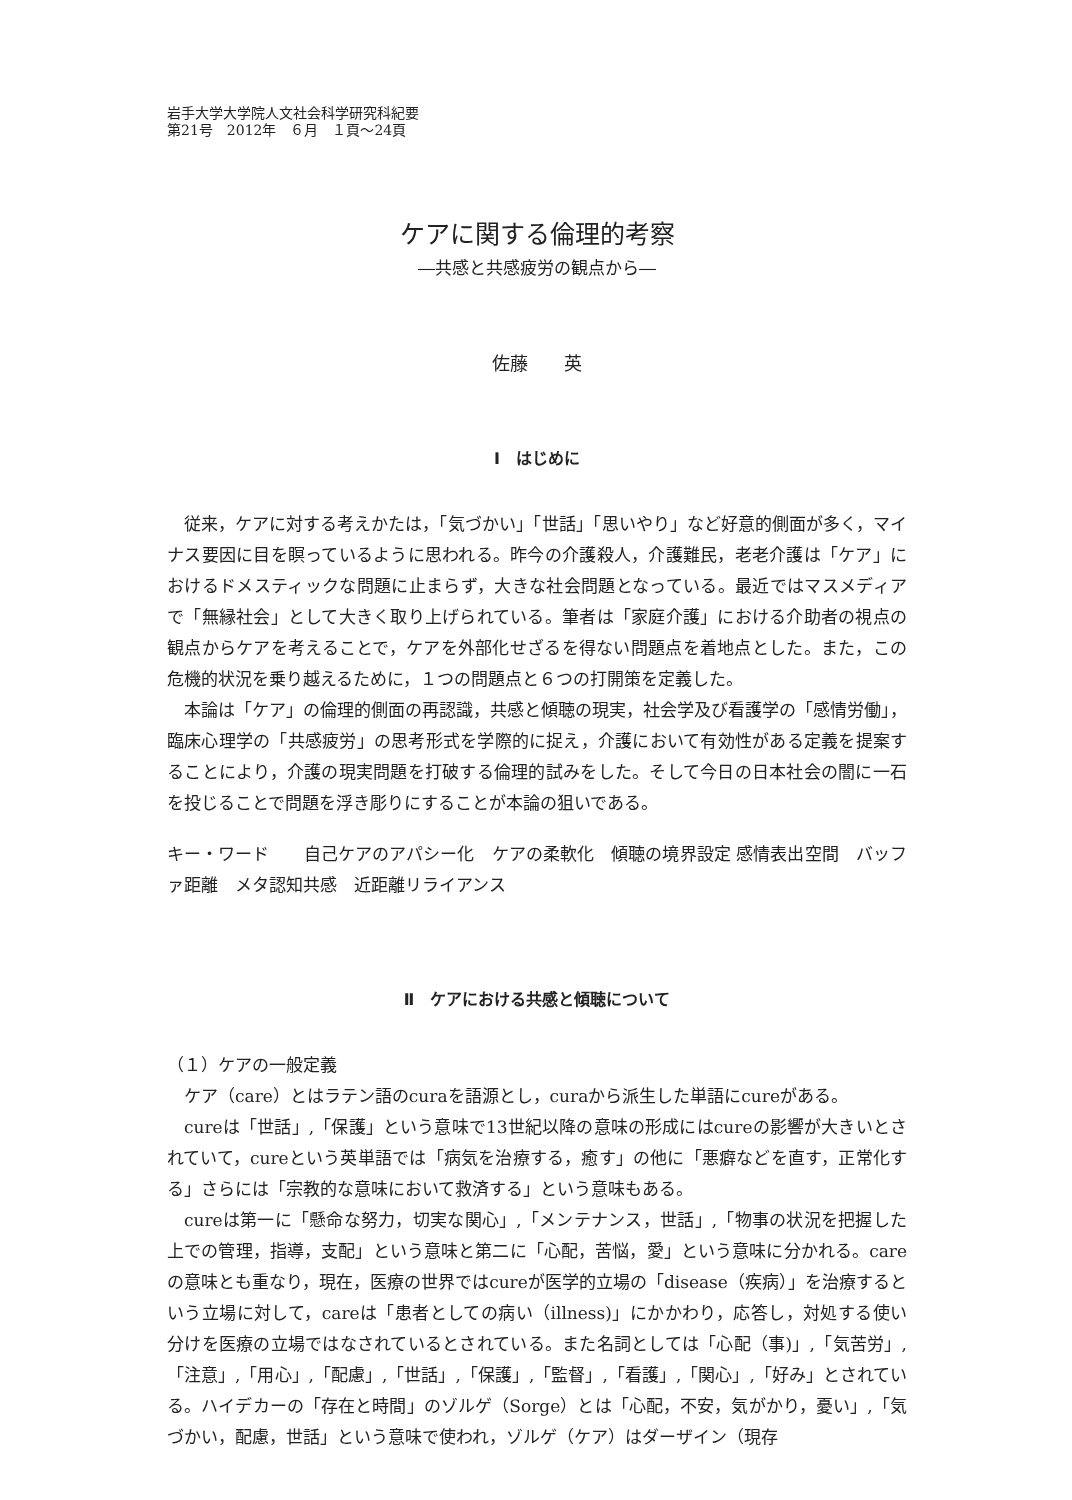岩手大学大学院人文社会科学研究科紀要
第21号　2012年　６月　１頁～24頁
ケアに関する倫理的考察
―共感と共感疲労の観点から―
佐藤　　英
Ⅰ　はじめに
従来，ケアに対する考えかたは，「気づかい」「世話」「思いやり」など好意的側面が多く，マイナス要因に目を瞑っているように思われる。昨今の介護殺人，介護難民，老老介護は「ケア」におけるドメスティックな問題に止まらず，大きな社会問題となっている。最近ではマスメディアで「無縁社会」として大きく取り上げられている。筆者は「家庭介護」における介助者の視点の観点からケアを考えることで，ケアを外部化せざるを得ない問題点を着地点とした。また，この危機的状況を乗り越えるために，１つの問題点と６つの打開策を定義した。
本論は「ケア」の倫理的側面の再認識，共感と傾聴の現実，社会学及び看護学の「感情労働」，臨床心理学の「共感疲労」の思考形式を学際的に捉え，介護において有効性がある定義を提案することにより，介護の現実問題を打破する倫理的試みをした。そして今日の日本社会の闇に一石を投じることで問題を浮き彫りにすることが本論の狙いである。
キー・ワード　　自己ケアのアパシー化　ケアの柔軟化　傾聴の境界設定 感情表出空間　バッファ距離　メタ認知共感　近距離リライアンス
Ⅱ　ケアにおける共感と傾聴について
（１）ケアの一般定義
ケア（care）とはラテン語のcuraを語源とし，curaから派生した単語にcureがある。
cureは「世話」,「保護」という意味で13世紀以降の意味の形成にはcureの影響が大きいとされていて，cureという英単語では「病気を治療する，癒す」の他に「悪癖などを直す，正常化する」さらには「宗教的な意味において救済する」という意味もある。
cureは第一に「懸命な努力，切実な関心」,「メンテナンス，世話」,「物事の状況を把握した上での管理，指導，支配」という意味と第二に「心配，苦悩，愛」という意味に分かれる。careの意味とも重なり，現在，医療の世界ではcureが医学的立場の「disease（疾病）」を治療するという立場に対して，careは「患者としての病い（illness)」にかかわり，応答し，対処する使い分けを医療の立場ではなされているとされている。また名詞としては「心配（事)」,「気苦労」,「注意」,「用心」,「配慮」,「世話」,「保護」,「監督」,「看護」,「関心」,「好み」とされている。ハイデカーの「存在と時間」のゾルゲ（Sorge）とは「心配，不安，気がかり，憂い」,「気づかい，配慮，世話」という意味で使われ，ゾルゲ（ケア）はダーザイン（現存